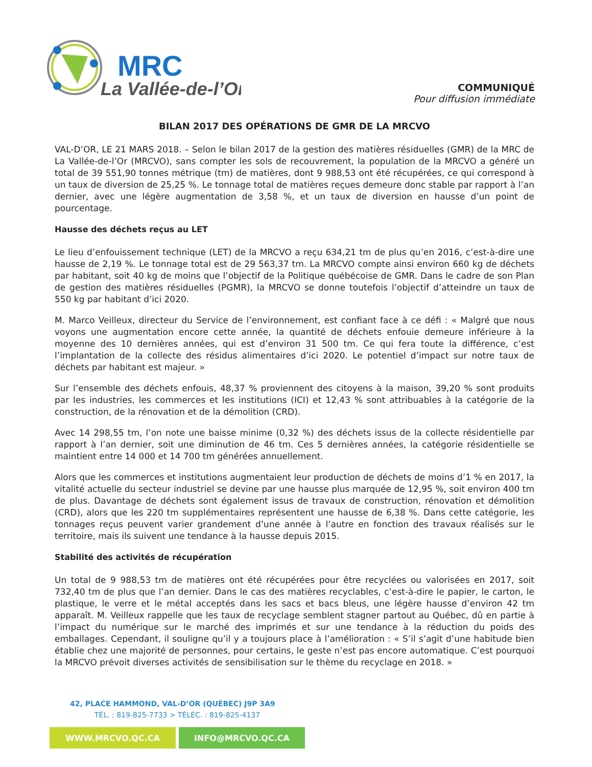MRC
La Vallée-de-l’Or
COMMUNIQUÉ
Pour diffusion immédiate
BILAN 2017 DES OPÉRATIONS DE GMR DE LA MRCVO
VAL-D’OR, LE 21 MARS 2018. – Selon le bilan 2017 de la gestion des matières résiduelles (GMR) de la MRC de La Vallée-de-l’Or (MRCVO), sans compter les sols de recouvrement, la population de la MRCVO a généré un total de 39 551,90 tonnes métrique (tm) de matières, dont 9 988,53 ont été récupérées, ce qui correspond à un taux de diversion de 25,25 %. Le tonnage total de matières reçues demeure donc stable par rapport à l’an dernier, avec une légère augmentation de 3,58 %, et un taux de diversion en hausse d’un point de pourcentage.
Hausse des déchets reçus au LET
Le lieu d’enfouissement technique (LET) de la MRCVO a reçu 634,21 tm de plus qu’en 2016, c’est-à-dire une hausse de 2,19 %. Le tonnage total est de 29 563,37 tm. La MRCVO compte ainsi environ 660 kg de déchets par habitant, soit 40 kg de moins que l’objectif de la Politique québécoise de GMR. Dans le cadre de son Plan de gestion des matières résiduelles (PGMR), la MRCVO se donne toutefois l’objectif d’atteindre un taux de 550 kg par habitant d’ici 2020.
M. Marco Veilleux, directeur du Service de l’environnement, est confiant face à ce défi : « Malgré que nous voyons une augmentation encore cette année, la quantité de déchets enfouie demeure inférieure à la moyenne des 10 dernières années, qui est d’environ 31 500 tm. Ce qui fera toute la différence, c’est l’implantation de la collecte des résidus alimentaires d’ici 2020. Le potentiel d’impact sur notre taux de déchets par habitant est majeur. »
Sur l’ensemble des déchets enfouis, 48,37 % proviennent des citoyens à la maison, 39,20 % sont produits par les industries, les commerces et les institutions (ICI) et 12,43 % sont attribuables à la catégorie de la construction, de la rénovation et de la démolition (CRD).
Avec 14 298,55 tm, l’on note une baisse minime (0,32 %) des déchets issus de la collecte résidentielle par rapport à l’an dernier, soit une diminution de 46 tm. Ces 5 dernières années, la catégorie résidentielle se maintient entre 14 000 et 14 700 tm générées annuellement.
Alors que les commerces et institutions augmentaient leur production de déchets de moins d’1 % en 2017, la vitalité actuelle du secteur industriel se devine par une hausse plus marquée de 12,95 %, soit environ 400 tm de plus. Davantage de déchets sont également issus de travaux de construction, rénovation et démolition (CRD), alors que les 220 tm supplémentaires représentent une hausse de 6,38 %. Dans cette catégorie, les tonnages reçus peuvent varier grandement d’une année à l’autre en fonction des travaux réalisés sur le territoire, mais ils suivent une tendance à la hausse depuis 2015.
Stabilité des activités de récupération
Un total de 9 988,53 tm de matières ont été récupérées pour être recyclées ou valorisées en 2017, soit 732,40 tm de plus que l’an dernier. Dans le cas des matières recyclables, c’est-à-dire le papier, le carton, le plastique, le verre et le métal acceptés dans les sacs et bacs bleus, une légère hausse d’environ 42 tm apparaît. M. Veilleux rappelle que les taux de recyclage semblent stagner partout au Québec, dû en partie à l’impact du numérique sur le marché des imprimés et sur une tendance à la réduction du poids des emballages. Cependant, il souligne qu’il y a toujours place à l’amélioration : « S’il s’agit d’une habitude bien établie chez une majorité de personnes, pour certains, le geste n’est pas encore automatique. C’est pourquoi la MRCVO prévoit diverses activités de sensibilisation sur le thème du recyclage en 2018. »
42, PLACE HAMMOND, VAL-D’OR (QUÉBEC) J9P 3A9
TÉL. : 819-825-7733 > TÉLÉC. : 819-825-4137
WWW.MRCVO.QC.CA INFO@MRCVO.QC.CA